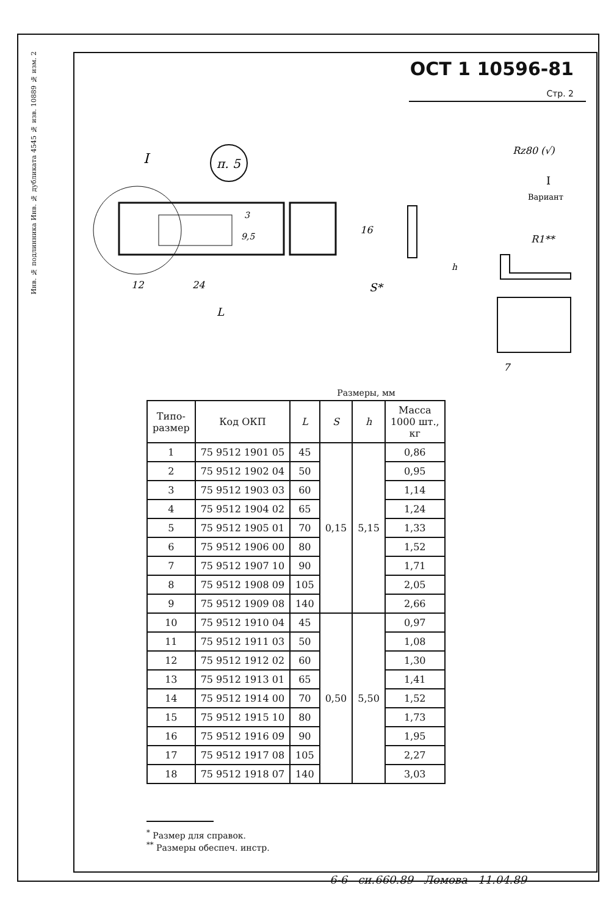№ изм. 2
№ изв. 10889
4545
Инв. № дубликата
Инв. № подлинника
ОСТ 1 10596-81 Стр. 2
п. 5
I
12
24
L
16
3
9,5
S*
Rz80 (√)
I
Вариант
R1**
h
7
Размеры, мм
| Типо- размер | Код ОКП | L | S | h | Масса 1000 шт., кг |
| --- | --- | --- | --- | --- | --- |
| 1 | 75 9512 1901 05 | 45 | 0,15 | 5,15 | 0,86 |
| 2 | 75 9512 1902 04 | 50 | | | 0,95 |
| 3 | 75 9512 1903 03 | 60 | | | 1,14 |
| 4 | 75 9512 1904 02 | 65 | | | 1,24 |
| 5 | 75 9512 1905 01 | 70 | | | 1,33 |
| 6 | 75 9512 1906 00 | 80 | | | 1,52 |
| 7 | 75 9512 1907 10 | 90 | | | 1,71 |
| 8 | 75 9512 1908 09 | 105 | | | 2,05 |
| 9 | 75 9512 1909 08 | 140 | | | 2,66 |
| 10 | 75 9512 1910 04 | 45 | 0,50 | 5,50 | 0,97 |
| 11 | 75 9512 1911 03 | 50 | | | 1,08 |
| 12 | 75 9512 1912 02 | 60 | | | 1,30 |
| 13 | 75 9512 1913 01 | 65 | | | 1,41 |
| 14 | 75 9512 1914 00 | 70 | | | 1,52 |
| 15 | 75 9512 1915 10 | 80 | | | 1,73 |
| 16 | 75 9512 1916 09 | 90 | | | 1,95 |
| 17 | 75 9512 1917 08 | 105 | | | 2,27 |
| 18 | 75 9512 1918 07 | 140 | | | 3,03 |
<sup>*</sup> Размер для справок.
<sup>**</sup> Размеры обеспеч. инстр.
6-6 си.660.89 Ломова 11.04.89